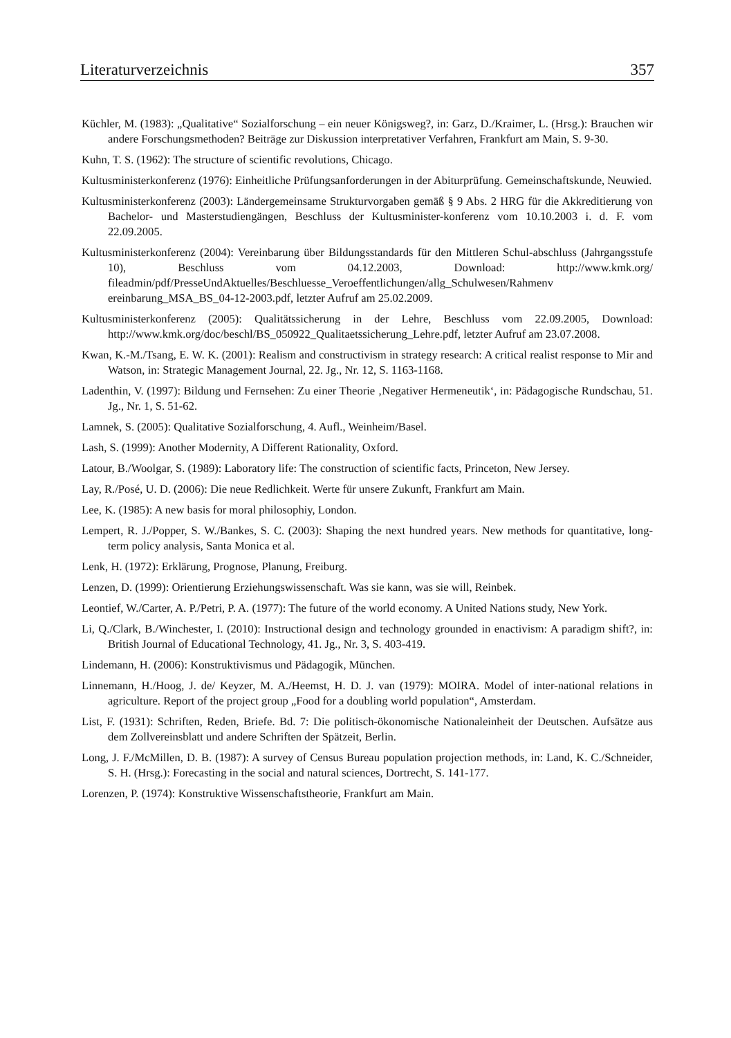Literaturverzeichnis 357
Küchler, M. (1983): „Qualitative“ Sozialforschung – ein neuer Königsweg?, in: Garz, D./Kraimer, L. (Hrsg.): Brauchen wir andere Forschungsmethoden? Beiträge zur Diskussion interpretativer Verfahren, Frankfurt am Main, S. 9-30.
Kuhn, T. S. (1962): The structure of scientific revolutions, Chicago.
Kultusministerkonferenz (1976): Einheitliche Prüfungsanforderungen in der Abiturprüfung. Gemeinschaftskunde, Neuwied.
Kultusministerkonferenz (2003): Ländergemeinsame Strukturvorgaben gemäß § 9 Abs. 2 HRG für die Akkreditierung von Bachelor- und Masterstudiengängen, Beschluss der Kultusminister-konferenz vom 10.10.2003 i. d. F. vom 22.09.2005.
Kultusministerkonferenz (2004): Vereinbarung über Bildungsstandards für den Mittleren Schul-abschluss (Jahrgangsstufe 10), Beschluss vom 04.12.2003, Download: http://www.kmk.org/ fileadmin/pdf/PresseUndAktuelles/Beschluesse_Veroeffentlichungen/allg_Schulwesen/Rahmenv ereinbarung_MSA_BS_04-12-2003.pdf, letzter Aufruf am 25.02.2009.
Kultusministerkonferenz (2005): Qualitätssicherung in der Lehre, Beschluss vom 22.09.2005, Download: http://www.kmk.org/doc/beschl/BS_050922_Qualitaetssicherung_Lehre.pdf, letzter Aufruf am 23.07.2008.
Kwan, K.-M./Tsang, E. W. K. (2001): Realism and constructivism in strategy research: A critical realist response to Mir and Watson, in: Strategic Management Journal, 22. Jg., Nr. 12, S. 1163-1168.
Ladenthin, V. (1997): Bildung und Fernsehen: Zu einer Theorie ‚Negativer Hermeneutik‘, in: Pädagogische Rundschau, 51. Jg., Nr. 1, S. 51-62.
Lamnek, S. (2005): Qualitative Sozialforschung, 4. Aufl., Weinheim/Basel.
Lash, S. (1999): Another Modernity, A Different Rationality, Oxford.
Latour, B./Woolgar, S. (1989): Laboratory life: The construction of scientific facts, Princeton, New Jersey.
Lay, R./Posé, U. D. (2006): Die neue Redlichkeit. Werte für unsere Zukunft, Frankfurt am Main.
Lee, K. (1985): A new basis for moral philosophiy, London.
Lempert, R. J./Popper, S. W./Bankes, S. C. (2003): Shaping the next hundred years. New methods for quantitative, long-term policy analysis, Santa Monica et al.
Lenk, H. (1972): Erklärung, Prognose, Planung, Freiburg.
Lenzen, D. (1999): Orientierung Erziehungswissenschaft. Was sie kann, was sie will, Reinbek.
Leontief, W./Carter, A. P./Petri, P. A. (1977): The future of the world economy. A United Nations study, New York.
Li, Q./Clark, B./Winchester, I. (2010): Instructional design and technology grounded in enactivism: A paradigm shift?, in: British Journal of Educational Technology, 41. Jg., Nr. 3, S. 403-419.
Lindemann, H. (2006): Konstruktivismus und Pädagogik, München.
Linnemann, H./Hoog, J. de/ Keyzer, M. A./Heemst, H. D. J. van (1979): MOIRA. Model of inter-national relations in agriculture. Report of the project group „Food for a doubling world population“, Amsterdam.
List, F. (1931): Schriften, Reden, Briefe. Bd. 7: Die politisch-ökonomische Nationaleinheit der Deutschen. Aufsätze aus dem Zollvereinsblatt und andere Schriften der Spätzeit, Berlin.
Long, J. F./McMillen, D. B. (1987): A survey of Census Bureau population projection methods, in: Land, K. C./Schneider, S. H. (Hrsg.): Forecasting in the social and natural sciences, Dortrecht, S. 141-177.
Lorenzen, P. (1974): Konstruktive Wissenschaftstheorie, Frankfurt am Main.